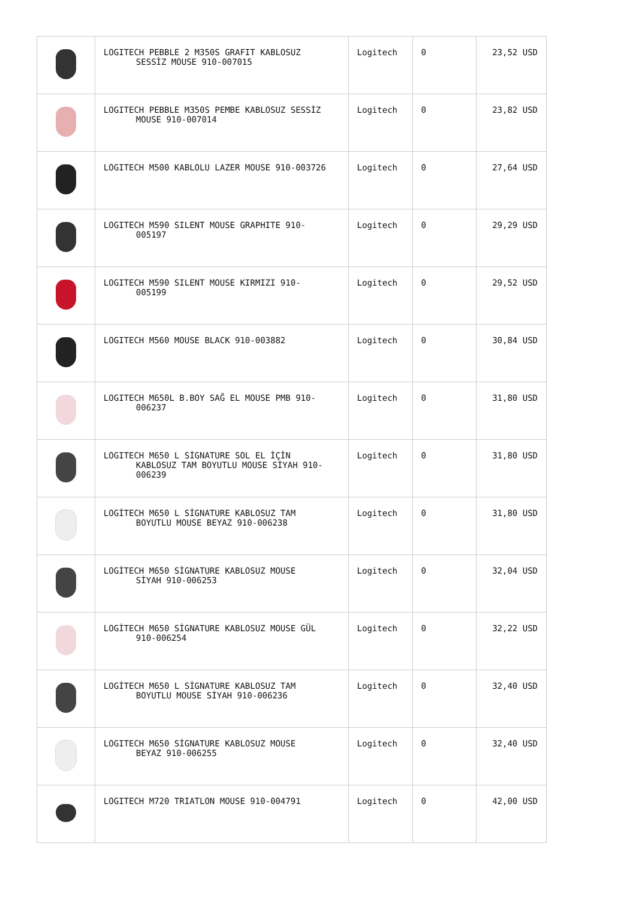| | LOGITECH PEBBLE 2 M350S GRAFIT KABLOSUZ SESSİZ MOUSE 910-007015 | Logitech | 0 | 23,52 USD |
| | LOGITECH PEBBLE M350S PEMBE KABLOSUZ SESSİZ MOUSE 910-007014 | Logitech | 0 | 23,82 USD |
| | LOGITECH M500 KABLOLU LAZER MOUSE 910-003726 | Logitech | 0 | 27,64 USD |
| | LOGITECH M590 SILENT MOUSE GRAPHITE 910- 005197 | Logitech | 0 | 29,29 USD |
| | LOGITECH M590 SILENT MOUSE KIRMIZI 910- 005199 | Logitech | 0 | 29,52 USD |
| | LOGITECH M560 MOUSE BLACK 910-003882 | Logitech | 0 | 30,84 USD |
| | LOGITECH M650L B.BOY SAĞ EL MOUSE PMB 910- 006237 | Logitech | 0 | 31,80 USD |
| | LOGITECH M650 L SİGNATURE SOL EL İÇİN KABLOSUZ TAM BOYUTLU MOUSE SİYAH 910- 006239 | Logitech | 0 | 31,80 USD |
| | LOGİTECH M650 L SİGNATURE KABLOSUZ TAM BOYUTLU MOUSE BEYAZ 910-006238 | Logitech | 0 | 31,80 USD |
| | LOGİTECH M650 SİGNATURE KABLOSUZ MOUSE SİYAH 910-006253 | Logitech | 0 | 32,04 USD |
| | LOGİTECH M650 SİGNATURE KABLOSUZ MOUSE GÜL 910-006254 | Logitech | 0 | 32,22 USD |
| | LOGİTECH M650 L SİGNATURE KABLOSUZ TAM BOYUTLU MOUSE SİYAH 910-006236 | Logitech | 0 | 32,40 USD |
| | LOGITECH M650 SİGNATURE KABLOSUZ MOUSE BEYAZ 910-006255 | Logitech | 0 | 32,40 USD |
| | LOGITECH M720 TRIATLON MOUSE 910-004791 | Logitech | 0 | 42,00 USD |